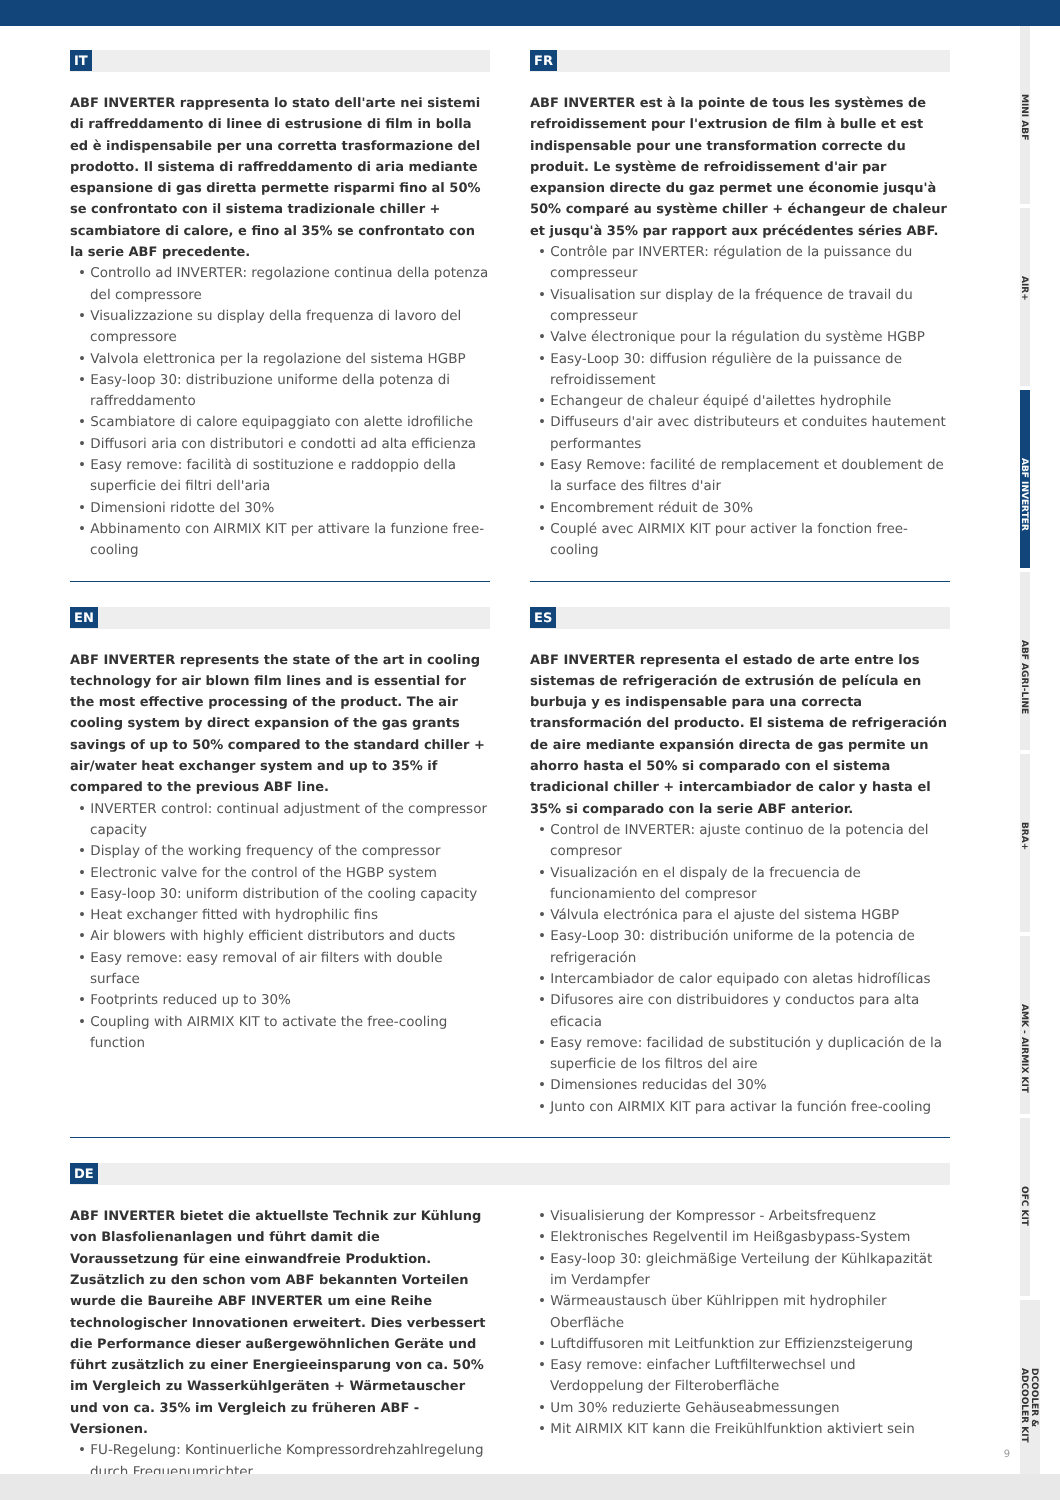MINI ABF
AIR+
ABF INVERTER
ABF AGRI-LINE
BRA+
AMK - AIRMIX KIT
OFC KIT
DCOOLER & ADCOOLER KIT
IT
ABF INVERTER rappresenta lo stato dell'arte nei sistemi di raffreddamento di linee di estrusione di film in bolla ed è indispensabile per una corretta trasformazione del prodotto. Il sistema di raffreddamento di aria mediante espansione di gas diretta permette risparmi fino al 50% se confrontato con il sistema tradizionale chiller + scambiatore di calore, e fino al 35% se confrontato con la serie ABF precedente.
• Controllo ad INVERTER: regolazione continua della potenza del compressore
• Visualizzazione su display della frequenza di lavoro del compressore
• Valvola elettronica per la regolazione del sistema HGBP
• Easy-loop 30: distribuzione uniforme della potenza di raffreddamento
• Scambiatore di calore equipaggiato con alette idrofiliche
• Diffusori aria con distributori e condotti ad alta efficienza
• Easy remove: facilità di sostituzione e raddoppio della superficie dei filtri dell'aria
• Dimensioni ridotte del 30%
• Abbinamento con AIRMIX KIT per attivare la funzione free-cooling
FR
ABF INVERTER est à la pointe de tous les systèmes de refroidissement pour l'extrusion de film à bulle et est indispensable pour une transformation correcte du produit. Le système de refroidissement d'air par expansion directe du gaz permet une économie jusqu'à 50% comparé au système chiller + échangeur de chaleur et jusqu'à 35% par rapport aux précédentes séries ABF.
• Contrôle par INVERTER: régulation de la puissance du compresseur
• Visualisation sur display de la fréquence de travail du compresseur
• Valve électronique pour la régulation du système HGBP
• Easy-Loop 30: diffusion régulière de la puissance de refroidissement
• Echangeur de chaleur équipé d'ailettes hydrophile
• Diffuseurs d'air avec distributeurs et conduites hautement performantes
• Easy Remove: facilité de remplacement et doublement de la surface des filtres d'air
• Encombrement réduit de 30%
• Couplé avec AIRMIX KIT pour activer la fonction free-cooling
EN
ABF INVERTER represents the state of the art in cooling technology for air blown film lines and is essential for the most effective processing of the product. The air cooling system by direct expansion of the gas grants savings of up to 50% compared to the standard chiller + air/water heat exchanger system and up to 35% if compared to the previous ABF line.
• INVERTER control: continual adjustment of the compressor capacity
• Display of the working frequency of the compressor
• Electronic valve for the control of the HGBP system
• Easy-loop 30: uniform distribution of the cooling capacity
• Heat exchanger fitted with hydrophilic fins
• Air blowers with highly efficient distributors and ducts
• Easy remove: easy removal of air filters with double surface
• Footprints reduced up to 30%
• Coupling with AIRMIX KIT to activate the free-cooling function
ES
ABF INVERTER representa el estado de arte entre los sistemas de refrigeración de extrusión de película en burbuja y es indispensable para una correcta transformación del producto. El sistema de refrigeración de aire mediante expansión directa de gas permite un ahorro hasta el 50% si comparado con el sistema tradicional chiller + intercambiador de calor y hasta el 35% si comparado con la serie ABF anterior.
• Control de INVERTER: ajuste continuo de la potencia del compresor
• Visualización en el dispaly de la frecuencia de funcionamiento del compresor
• Válvula electrónica para el ajuste del sistema HGBP
• Easy-Loop 30: distribución uniforme de la potencia de refrigeración
• Intercambiador de calor equipado con aletas hidrofílicas
• Difusores aire con distribuidores y conductos para alta eficacia
• Easy remove: facilidad de substitución y duplicación de la superficie de los filtros del aire
• Dimensiones reducidas del 30%
• Junto con AIRMIX KIT para activar la función free-cooling
DE
ABF INVERTER bietet die aktuellste Technik zur Kühlung von Blasfolienanlagen und führt damit die Voraussetzung für eine einwandfreie Produktion. Zusätzlich zu den schon vom ABF bekannten Vorteilen wurde die Baureihe ABF INVERTER um eine Reihe technologischer Innovationen erweitert. Dies verbessert die Performance dieser außergewöhnlichen Geräte und führt zusätzlich zu einer Energieeinsparung von ca. 50% im Vergleich zu Wasserkühlgeräten + Wärmetauscher und von ca. 35% im Vergleich zu früheren ABF - Versionen.
• FU-Regelung: Kontinuerliche Kompressordrehzahlregelung durch Frequenumrichter
• Visualisierung der Kompressor - Arbeitsfrequenz
• Elektronisches Regelventil im Heißgasbypass-System
• Easy-loop 30: gleichmäßige Verteilung der Kühlkapazität im Verdampfer
• Wärmeaustausch über Kühlrippen mit hydrophiler Oberfläche
• Luftdiffusoren mit Leitfunktion zur Effizienzsteigerung
• Easy remove: einfacher Luftfilterwechsel und Verdoppelung der Filteroberfläche
• Um 30% reduzierte Gehäuseabmessungen
• Mit AIRMIX KIT kann die Freikühlfunktion aktiviert sein
9